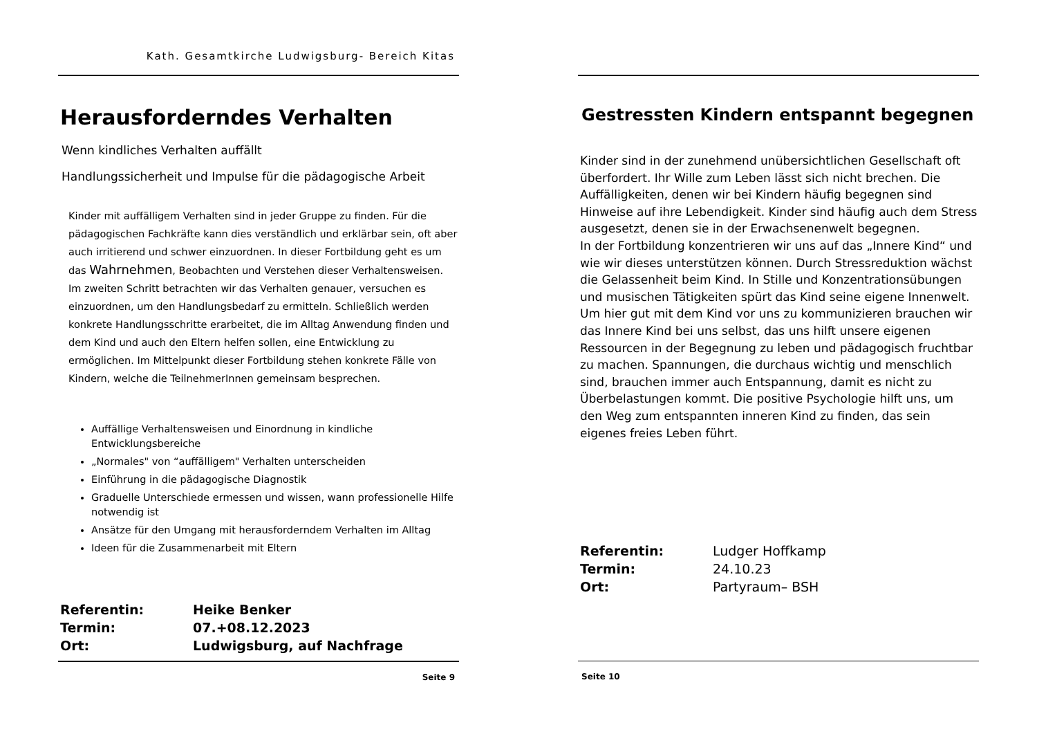Kath. Gesamtkirche Ludwigsburg- Bereich Kitas
Herausforderndes Verhalten
Wenn kindliches Verhalten auffällt
Handlungssicherheit und Impulse für die pädagogische Arbeit
Kinder mit auffälligem Verhalten sind in jeder Gruppe zu finden. Für die pädagogischen Fachkräfte kann dies verständlich und erklärbar sein, oft aber auch irritierend und schwer einzuordnen. In dieser Fortbildung geht es um das Wahrnehmen, Beobachten und Verstehen dieser Verhaltensweisen. Im zweiten Schritt betrachten wir das Verhalten genauer, versuchen es einzuordnen, um den Handlungsbedarf zu ermitteln. Schließlich werden konkrete Handlungsschritte erarbeitet, die im Alltag Anwendung finden und dem Kind und auch den Eltern helfen sollen, eine Entwicklung zu ermöglichen. Im Mittelpunkt dieser Fortbildung stehen konkrete Fälle von Kindern, welche die TeilnehmerInnen gemeinsam besprechen.
Auffällige Verhaltensweisen und Einordnung in kindliche Entwicklungsbereiche
„Normales" von “auffälligem" Verhalten unterscheiden
Einführung in die pädagogische Diagnostik
Graduelle Unterschiede ermessen und wissen, wann professionelle Hilfe notwendig ist
Ansätze für den Umgang mit herausforderndem Verhalten im Alltag
Ideen für die Zusammenarbeit mit Eltern
| Referentin: | Heike Benker |
| Termin: | 07.+08.12.2023 |
| Ort: | Ludwigsburg, auf Nachfrage |
Seite 9
Gestressten Kindern entspannt begegnen
Kinder sind in der zunehmend unübersichtlichen Gesellschaft oft überfordert. Ihr Wille zum Leben lässt sich nicht brechen. Die Auffälligkeiten, denen wir bei Kindern häufig begegnen sind Hinweise auf ihre Lebendigkeit. Kinder sind häufig auch dem Stress ausgesetzt, denen sie in der Erwachsenenwelt begegnen.
In der Fortbildung konzentrieren wir uns auf das „Innere Kind“ und wie wir dieses unterstützen können. Durch Stressreduktion wächst die Gelassenheit beim Kind. In Stille und Konzentrationsübungen und musischen Tätigkeiten spürt das Kind seine eigene Innenwelt. Um hier gut mit dem Kind vor uns zu kommunizieren brauchen wir das Innere Kind bei uns selbst, das uns hilft unsere eigenen Ressourcen in der Begegnung zu leben und pädagogisch fruchtbar zu machen. Spannungen, die durchaus wichtig und menschlich sind, brauchen immer auch Entspannung, damit es nicht zu Überbelastungen kommt. Die positive Psychologie hilft uns, um den Weg zum entspannten inneren Kind zu finden, das sein eigenes freies Leben führt.
| Referentin: | Ludger Hoffkamp |
| Termin: | 24.10.23 |
| Ort: | Partyraum– BSH |
Seite 10